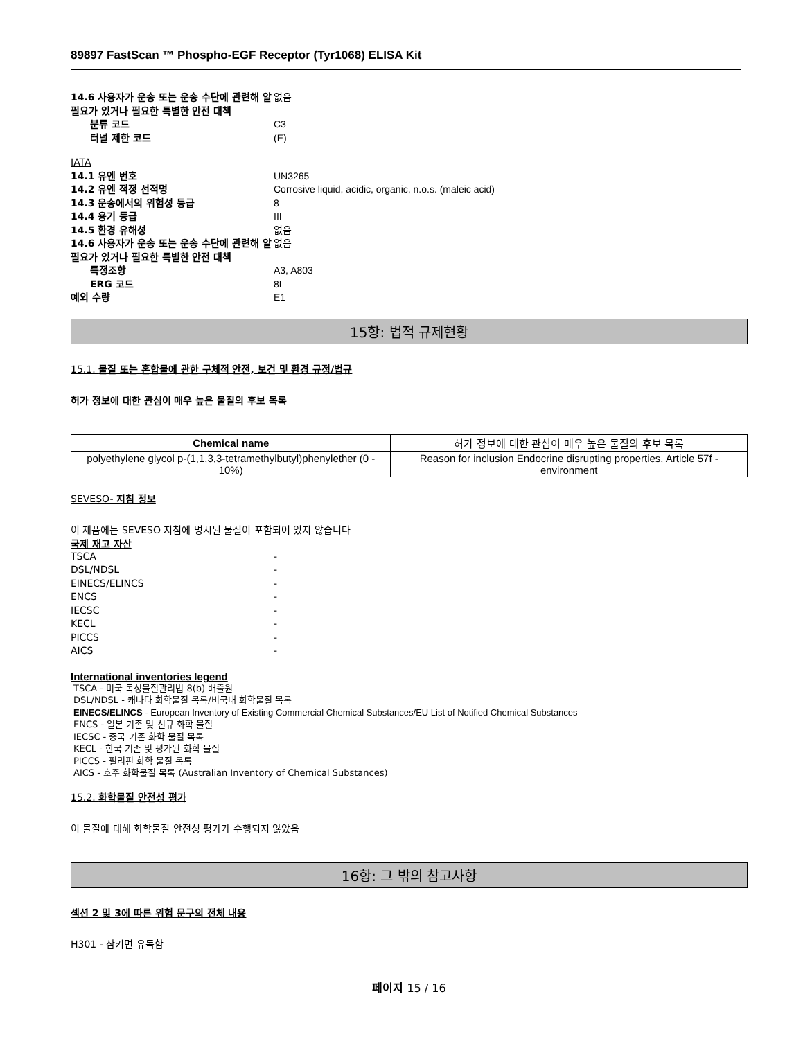89897 FastScan ™ Phospho-EGF Receptor (Tyr1068) ELISA Kit
14.6 사용자가 운송 또는 운송 수단에 관련해 알 필요가 있거나 필요한 특별한 안전 대책
없음
분류 코드 C3
터널 제한 코드 (E)
IATA
14.1 유엔 번호 UN3265
14.2 유엔 적정 선적명 Corrosive liquid, acidic, organic, n.o.s. (maleic acid)
14.3 운송에서의 위험성 등급 8
14.4 용기 등급 III
14.5 환경 유해성 없음
14.6 사용자가 운송 또는 운송 수단에 관련해 알 필요가 있거나 필요한 특별한 안전 대책
없음
특정조항 A3, A803
ERG 코드 8L
예외 수량 E1
15항: 법적 규제현황
15.1. 물질 또는 혼합물에 관한 구체적 안전, 보건 및 환경 규정/법규
허가 정보에 대한 관심이 매우 높은 물질의 후보 목록
| Chemical name | 허가 정보에 대한 관심이 매우 높은 물질의 후보 목록 |
| --- | --- |
| polyethylene glycol p-(1,1,3,3-tetramethylbutyl)phenylether (0 - 10%) | Reason for inclusion Endocrine disrupting properties, Article 57f - environment |
SEVESO- 지침 정보
이 제품에는 SEVESO 지침에 명시된 물질이 포함되어 있지 않습니다
국제 재고 자산
TSCA -
DSL/NDSL -
EINECS/ELINCS -
ENCS -
IECSC -
KECL -
PICCS -
AICS -
International inventories legend
TSCA - 미국 독성물질관리법 8(b) 배출원
DSL/NDSL - 캐나다 화학물질 목록/비국내 화학물질 목록
EINECS/ELINCS - European Inventory of Existing Commercial Chemical Substances/EU List of Notified Chemical Substances
ENCS - 일본 기존 및 신규 화학 물질
IECSC - 중국 기존 화학 물질 목록
KECL - 한국 기존 및 평가된 화학 물질
PICCS - 필리핀 화학 물질 목록
AICS - 호주 화학물질 목록 (Australian Inventory of Chemical Substances)
15.2. 화학물질 안전성 평가
이 물질에 대해 화학물질 안전성 평가가 수행되지 않았음
16항: 그 밖의 참고사항
섹션 2 및 3에 따른 위험 문구의 전체 내용
H301 - 삼키면 유독함
페이지 15 / 16